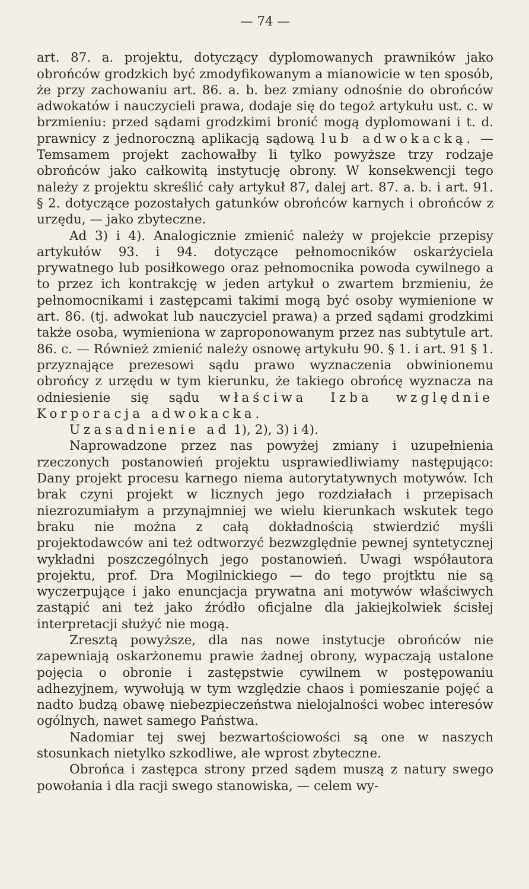— 74 —
art. 87. a. projektu, dotyczący dyplomowanych prawników jako obrońców grodzkich być zmodyfikowanym a mianowicie w ten sposób, że przy zachowaniu art. 86. a. b. bez zmiany odnośnie do obrońców adwokatów i nauczycieli prawa, dodaje się do tegoż artykułu ust. c. w brzmieniu: przed sądami grodzkimi bronić mogą dyplomowani i t. d. prawnicy z jednoroczną aplikacją sądową lub adwokacką. — Temsamem projekt zachowałby li tylko powyższe trzy rodzaje obrońców jako całkowitą instytucję obrony. W konsekwencji tego należy z projektu skreślić cały artykuł 87, dalej art. 87. a. b. i art. 91. § 2. dotyczące pozostałych gatunków obrońców karnych i obrońców z urzędu, — jako zbyteczne.
Ad 3) i 4). Analogicznie zmienić należy w projekcie przepisy artykułów 93. i 94. dotyczące pełnomocników oskarżyciela prywatnego lub posiłkowego oraz pełnomocnika powoda cywilnego a to przez ich kontrakcję w jeden artykuł o zwartem brzmieniu, że pełnomocnikami i zastępcami takimi mogą być osoby wymienione w art. 86. (tj. adwokat lub nauczyciel prawa) a przed sądami grodzkimi także osoba, wymieniona w zaproponowanym przez nas subtytule art. 86. c. — Również zmienić należy osnowę artykułu 90. § 1. i art. 91 § 1. przyznające prezesowi sądu prawo wyznaczenia obwinionemu obrońcy z urzędu w tym kierunku, że takiego obrońcę wyznacza na odniesienie się sądu właściwa Izba względnie Korporacja adwokacka.
Uzasadnienie ad 1), 2), 3) i 4).
Naprowadzone przez nas powyżej zmiany i uzupełnienia rzeczonych postanowień projektu usprawiedliwiamy następująco: Dany projekt procesu karnego niema autorytatywnych motywów. Ich brak czyni projekt w licznych jego rozdziałach i przepisach niezrozumiałym a przynajmniej we wielu kierunkach wskutek tego braku nie można z całą dokładnością stwierdzić myśli projektodawców ani też odtworzyć bezwzględnie pewnej syntetycznej wykładni poszczególnych jego postanowień. Uwagi współautora projektu, prof. Dra Mogilnickiego — do tego projtktu nie są wyczerpujące i jako enuncjacja prywatna ani motywów właściwych zastąpić ani też jako źródło oficjalne dla jakiejkolwiek ścisłej interpretacji służyć nie mogą.
Zresztą powyższe, dla nas nowe instytucje obrońców nie zapewniają oskarżonemu prawie żadnej obrony, wypaczają ustalone pojęcia o obronie i zastępstwie cywilnem w postępowaniu adhezyjnem, wywołują w tym względzie chaos i pomieszanie pojęć a nadto budzą obawę niebezpieczeństwa nielojalności wobec interesów ogólnych, nawet samego Państwa.
Nadomiar tej swej bezwartościowości są one w naszych stosunkach nietylko szkodliwe, ale wprost zbyteczne.
Obrońca i zastępca strony przed sądem muszą z natury swego powołania i dla racji swego stanowiska, — celem wy-